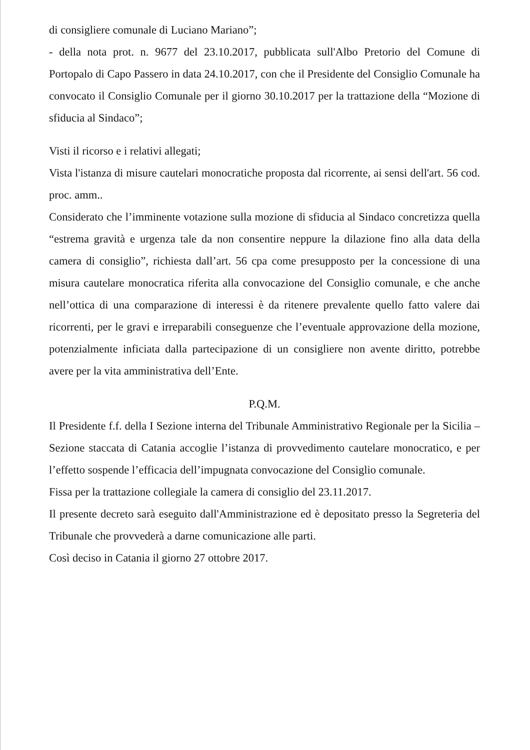di consigliere comunale di Luciano Mariano”;
- della nota prot. n. 9677 del 23.10.2017, pubblicata sull'Albo Pretorio del Comune di Portopalo di Capo Passero in data 24.10.2017, con che il Presidente del Consiglio Comunale ha convocato il Consiglio Comunale per il giorno 30.10.2017 per la trattazione della “Mozione di sfiducia al Sindaco”;
Visti il ricorso e i relativi allegati;
Vista l'istanza di misure cautelari monocratiche proposta dal ricorrente, ai sensi dell'art. 56 cod. proc. amm..
Considerato che l’imminente votazione sulla mozione di sfiducia al Sindaco concretizza quella “estrema gravità e urgenza tale da non consentire neppure la dilazione fino alla data della camera di consiglio”, richiesta dall’art. 56 cpa come presupposto per la concessione di una misura cautelare monocratica riferita alla convocazione del Consiglio comunale, e che anche nell’ottica di una comparazione di interessi è da ritenere prevalente quello fatto valere dai ricorrenti, per le gravi e irreparabili conseguenze che l’eventuale approvazione della mozione, potenzialmente inficiata dalla partecipazione di un consigliere non avente diritto, potrebbe avere per la vita amministrativa dell’Ente.
P.Q.M.
Il Presidente f.f. della I Sezione interna del Tribunale Amministrativo Regionale per la Sicilia – Sezione staccata di Catania accoglie l’istanza di provvedimento cautelare monocratico, e per l’effetto sospende l’efficacia dell’impugnata convocazione del Consiglio comunale.
Fissa per la trattazione collegiale la camera di consiglio del 23.11.2017.
Il presente decreto sarà eseguito dall'Amministrazione ed è depositato presso la Segreteria del Tribunale che provvederà a darne comunicazione alle parti.
Così deciso in Catania il giorno 27 ottobre 2017.